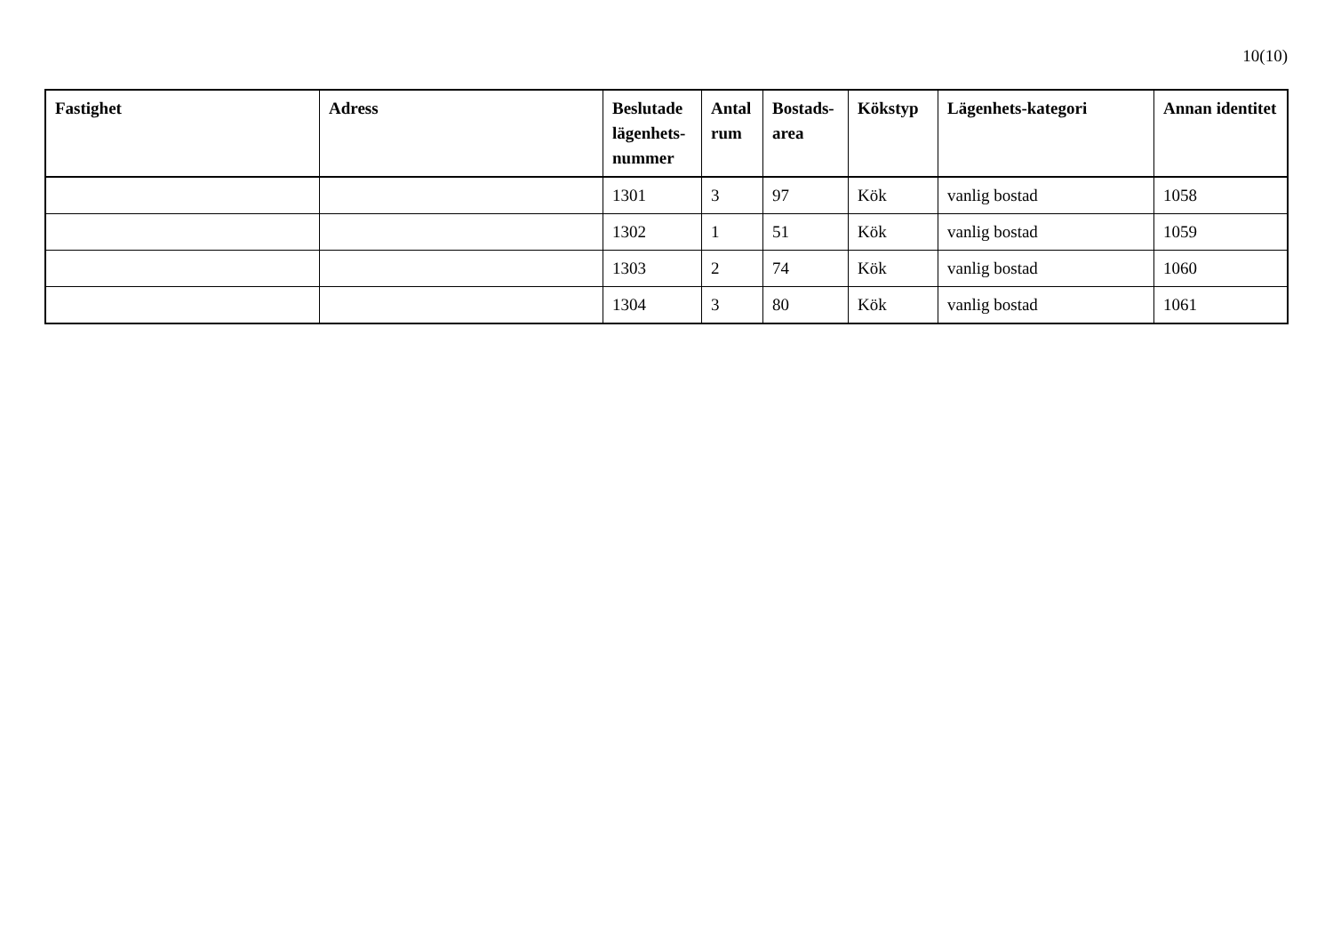10(10)
| Fastighet | Adress | Beslutade lägenhets-nummer | Antal rum | Bostads-area | Kökstyp | Lägenhets-kategori | Annan identitet |
| --- | --- | --- | --- | --- | --- | --- | --- |
| | | 1301 | 3 | 97 | Kök | vanlig bostad | 1058 |
| | | 1302 | 1 | 51 | Kök | vanlig bostad | 1059 |
| | | 1303 | 2 | 74 | Kök | vanlig bostad | 1060 |
| | | 1304 | 3 | 80 | Kök | vanlig bostad | 1061 |